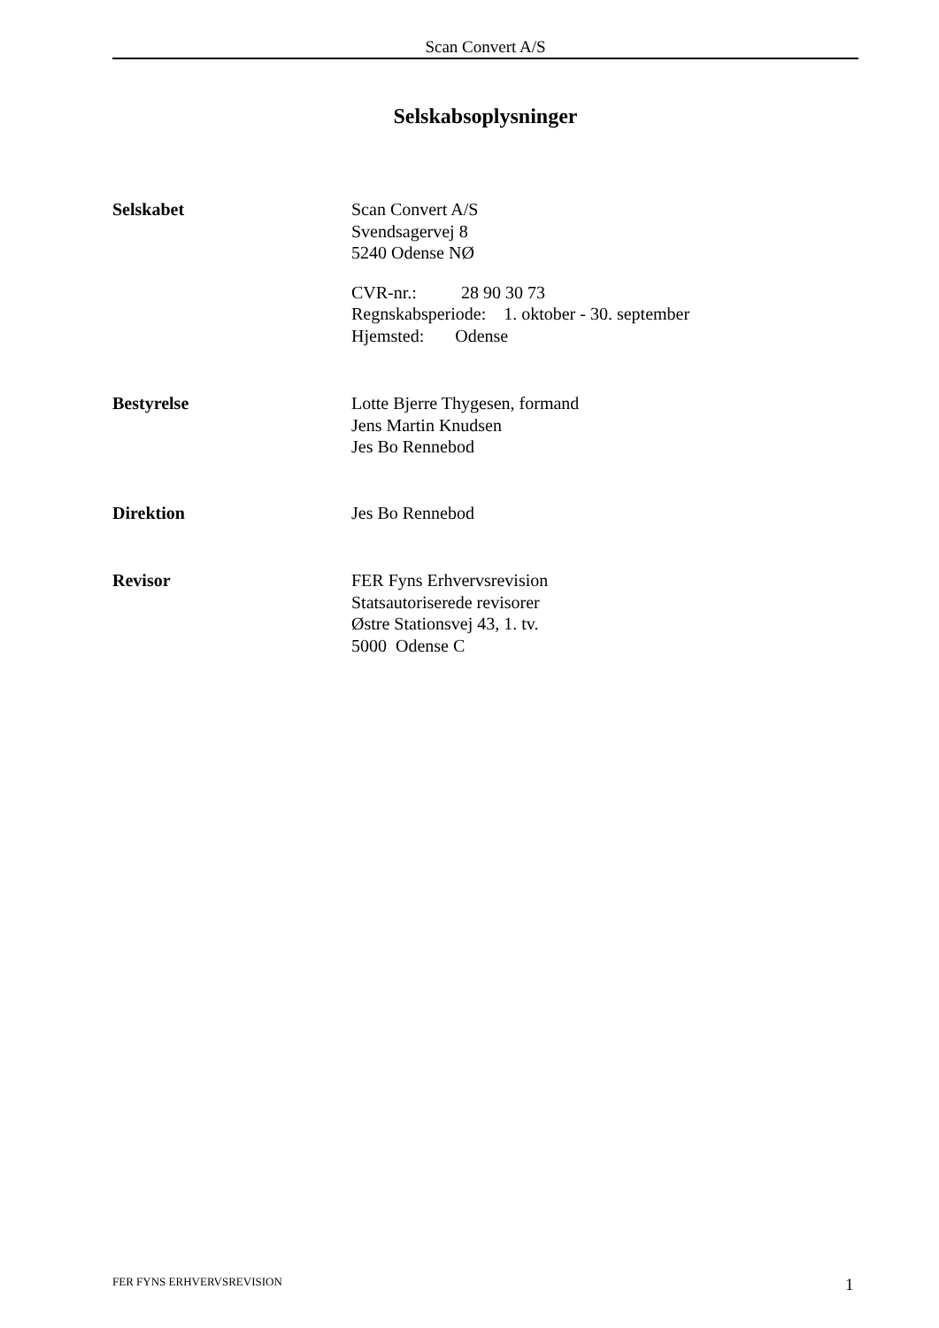Scan Convert A/S
Selskabsoplysninger
Selskabet Scan Convert A/S
Svendsagervej 8
5240 Odense NØ
CVR-nr.: 28 90 30 73
Regnskabsperiode: 1. oktober - 30. september
Hjemsted: Odense
Bestyrelse Lotte Bjerre Thygesen, formand
Jens Martin Knudsen
Jes Bo Rennebod
Direktion Jes Bo Rennebod
Revisor FER Fyns Erhvervsrevision
Statsautoriserede revisorer
Østre Stationsvej 43, 1. tv.
5000 Odense C
FER FYNS ERHVERVSREVISION 1